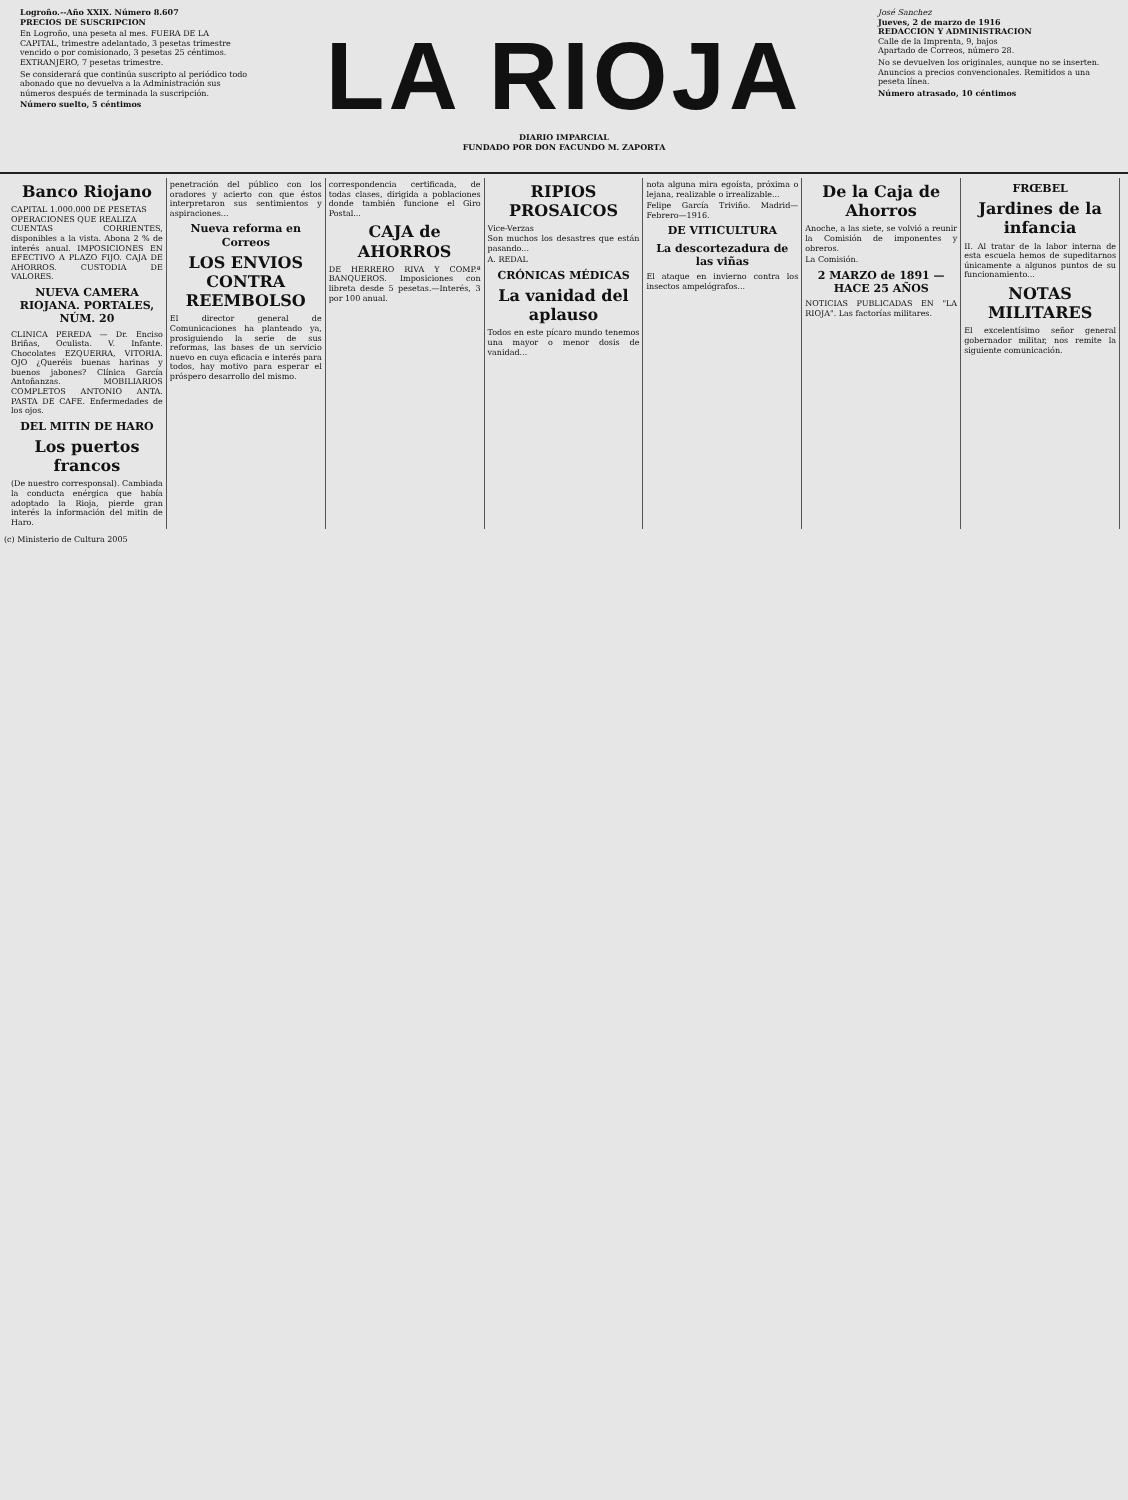Logroño.--Año XXIX. Número 8.607
PRECIOS DE SUSCRIPCION
En Logroño, una peseta al mes. FUERA DE LA CAPITAL, trimestre adelantado, 3 pesetas trimestre vencido o por comisionado, 3 pesetas 25 céntimos. EXTRANJERO, 7 pesetas trimestre.
Se considerará que continúa suscripto al periódico todo abonado que no devuelva a la Administración sus números después de terminada la suscripción.
Número suelto, 5 céntimos
LA RIOJA
DIARIO IMPARCIAL
FUNDADO POR DON FACUNDO M. ZAPORTA
José Sanchez
Jueves, 2 de marzo de 1916
REDACCION Y ADMINISTRACION
Calle de la Imprenta, 9, bajos
Apartado de Correos, número 28.
No se devuelven los originales, aunque no se inserten. Anuncios a precios convencionales. Remitidos a una peseta línea.
Número atrasado, 10 céntimos
Banco Riojano
CAPITAL 1.000.000 DE PESETAS
OPERACIONES QUE REALIZA
CUENTAS CORRIENTES, disponibles a la vista. Abona 2 % de interés anual. IMPOSICIONES EN EFECTIVO A PLAZO FIJO. CAJA DE AHORROS. CUSTODIA DE VALORES.
NUEVA CAMERA RIOJANA. PORTALES, NÚM. 20
CLINICA PEREDA — Dr. Enciso Briñas, Oculista. V. Infante. Chocolates EZQUERRA, VITORIA. OJO ¿Queréis buenas harinas y buenos jabones? Clínica García Antoñanzas. MOBILIARIOS COMPLETOS ANTONIO ANTA. PASTA DE CAFE. Enfermedades de los ojos.
DEL MITIN DE HARO
Los puertos francos
(De nuestro corresponsal). Cambiada la conducta enérgica que había adoptado la Rioja, pierde gran interés la información del mitin de Haro.
penetración del público con los oradores y acierto con que éstos interpretaron sus sentimientos y aspiraciones...
Nueva reforma en Correos
LOS ENVIOS CONTRA REEMBOLSO
El director general de Comunicaciones ha planteado ya, prosiguiendo la serie de sus reformas, las bases de un servicio nuevo en cuya eficacia e interés para todos, hay motivo para esperar el próspero desarrollo del mismo.
correspondencia certificada, de todas clases, dirigida a poblaciones donde también funcione el Giro Postal...
CAJA de AHORROS
DE HERRERO RIVA Y COMP.ª BANQUEROS. Imposiciones con libreta desde 5 pesetas.—Interés, 3 por 100 anual.
RIPIOS PROSAICOS
Vice-Verzas
Son muchos los desastres que están pasando...
A. REDAL
CRÓNICAS MÉDICAS
La vanidad del aplauso
Todos en este pícaro mundo tenemos una mayor o menor dosis de vanidad...
nota alguna mira egoísta, próxima o lejana, realizable o irrealizable...
Felipe García Triviño. Madrid—Febrero—1916.
DE VITICULTURA
La descortezadura de las viñas
El ataque en invierno contra los insectos ampelógrafos...
De la Caja de Ahorros
Anoche, a las siete, se volvió a reunir la Comisión de imponentes y obreros.
La Comisión.
2 MARZO de 1891 — HACE 25 AÑOS
NOTICIAS PUBLICADAS EN "LA RIOJA". Las factorías militares.
FRŒBEL
Jardines de la infancia
II. Al tratar de la labor interna de esta escuela hemos de supeditarnos únicamente a algunos puntos de su funcionamiento...
NOTAS MILITARES
El excelentísimo señor general gobernador militar, nos remite la siguiente comunicación.
(c) Ministerio de Cultura 2005